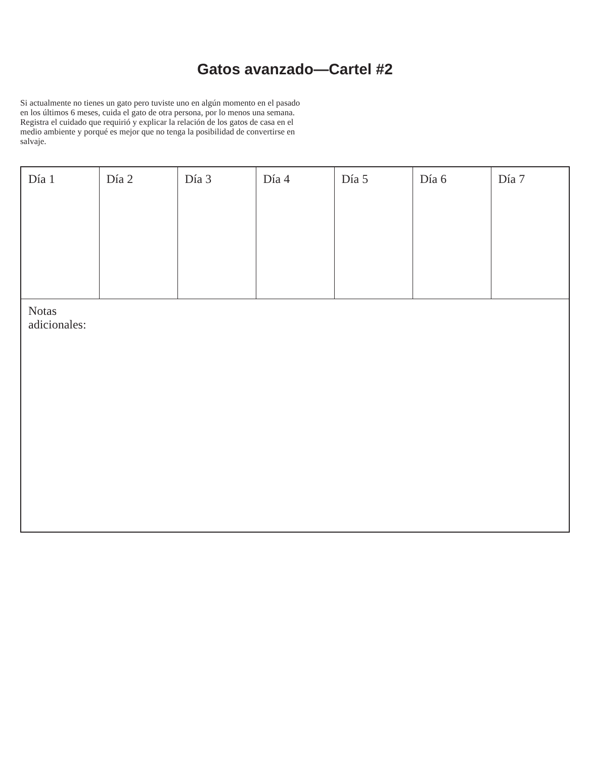Gatos avanzado—Cartel #2
Si actualmente no tienes un gato pero tuviste uno en algún momento en el pasado en los últimos 6 meses, cuida el gato de otra persona, por lo menos una semana. Registra el cuidado que requirió y explicar la relación de los gatos de casa en el medio ambiente y porqué es mejor que no tenga la posibilidad de convertirse en salvaje.
| Día 1 | Día 2 | Día 3 | Día 4 | Día 5 | Día 6 | Día 7 |
| Notas adicionales: | | | | | | |